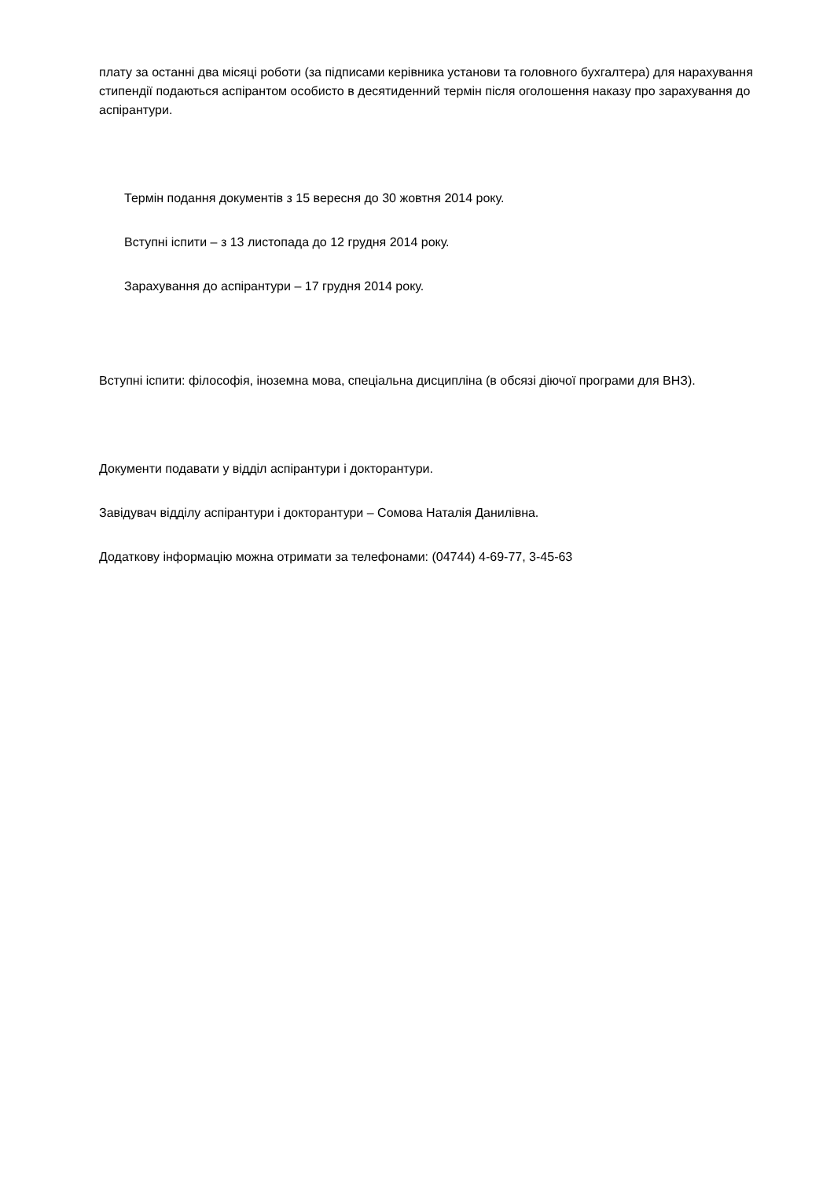плату за останні два місяці роботи (за підписами керівника установи та головного бухгалтера) для нарахування стипендії подаються аспірантом особисто в десятиденний термін після оголошення наказу про зарахування до аспірантури.
Термін подання документів з 15 вересня до 30 жовтня 2014 року.
Вступні іспити – з 13 листопада до 12 грудня 2014 року.
Зарахування до аспірантури – 17 грудня 2014 року.
Вступні іспити: філософія, іноземна мова, спеціальна дисципліна (в обсязі діючої програми для ВНЗ).
Документи подавати у відділ аспірантури і докторантури.
Завідувач відділу аспірантури і докторантури – Сомова Наталія Данилівна.
Додаткову інформацію можна отримати за телефонами: (04744) 4-69-77, 3-45-63